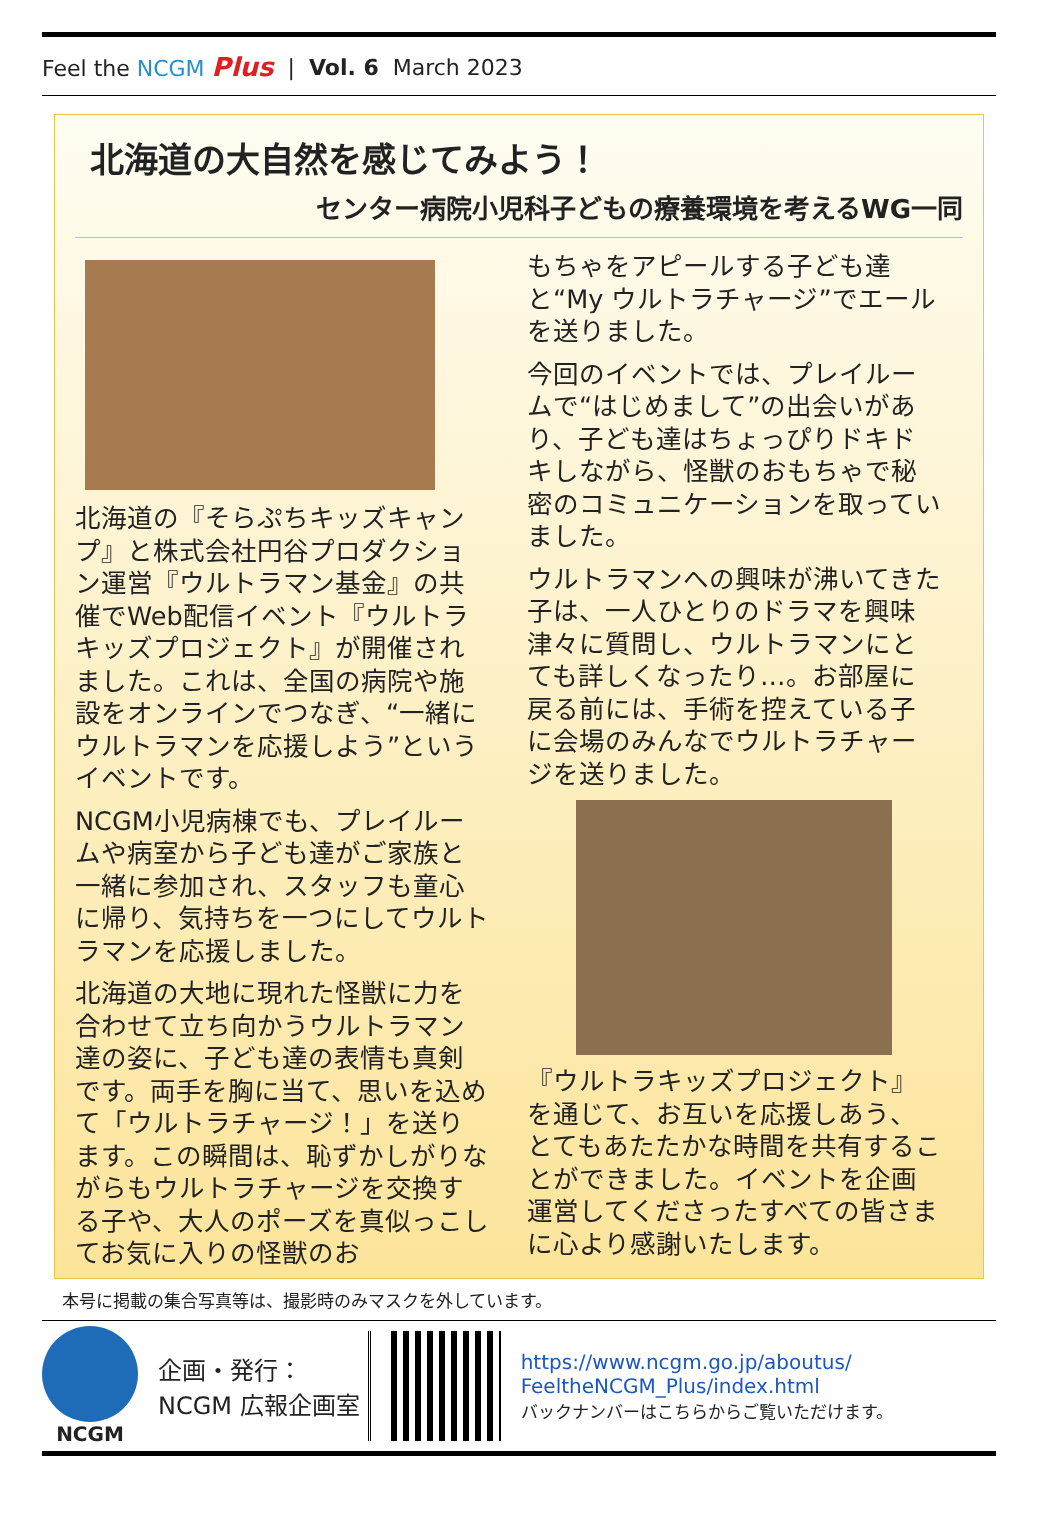Feel the NCGM Plus | Vol. 6 March 2023
北海道の大自然を感じてみよう！
センター病院小児科子どもの療養環境を考えるWG一同
北海道の『そらぷちキッズキャンプ』と株式会社円谷プロダクション運営『ウルトラマン基金』の共催でWeb配信イベント『ウルトラキッズプロジェクト』が開催されました。これは、全国の病院や施設をオンラインでつなぎ、“一緒にウルトラマンを応援しよう”というイベントです。
NCGM小児病棟でも、プレイルームや病室から子ども達がご家族と一緒に参加され、スタッフも童心に帰り、気持ちを一つにしてウルトラマンを応援しました。
北海道の大地に現れた怪獣に力を合わせて立ち向かうウルトラマン達の姿に、子ども達の表情も真剣です。両手を胸に当て、思いを込めて「ウルトラチャージ！」を送ります。この瞬間は、恥ずかしがりながらもウルトラチャージを交換する子や、大人のポーズを真似っこしてお気に入りの怪獣のお
もちゃをアピールする子ども達と“My ウルトラチャージ”でエールを送りました。
今回のイベントでは、プレイルームで“はじめまして”の出会いがあり、子ども達はちょっぴりドキドキしながら、怪獣のおもちゃで秘密のコミュニケーションを取っていました。
ウルトラマンへの興味が沸いてきた子は、一人ひとりのドラマを興味津々に質問し、ウルトラマンにとても詳しくなったり…。お部屋に戻る前には、手術を控えている子に会場のみんなでウルトラチャージを送りました。
『ウルトラキッズプロジェクト』を通じて、お互いを応援しあう、とてもあたたかな時間を共有することができました。イベントを企画運営してくださったすべての皆さまに心より感謝いたします。
本号に掲載の集合写真等は、撮影時のみマスクを外しています。
NCGM
企画・発行：
NCGM 広報企画室
https://www.ncgm.go.jp/aboutus/
FeeltheNCGM_Plus/index.html
バックナンバーはこちらからご覧いただけます。